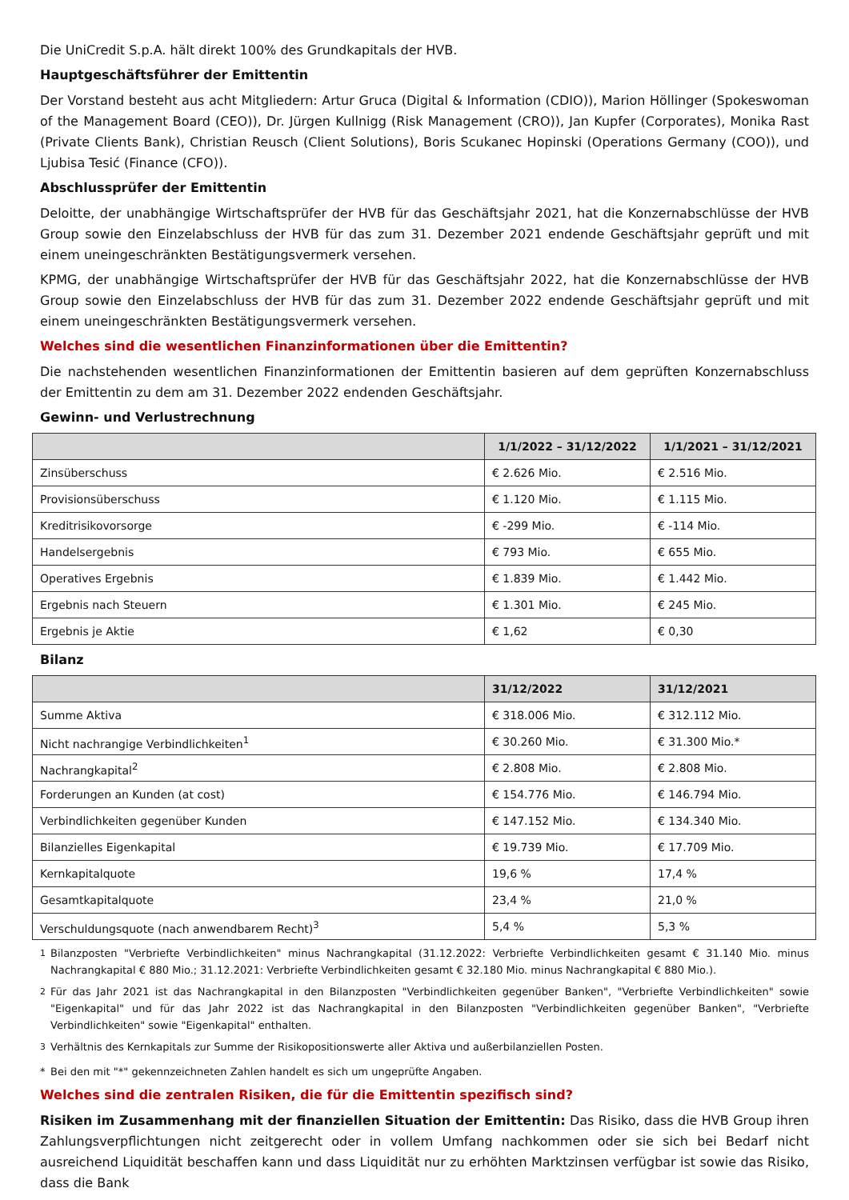Die UniCredit S.p.A. hält direkt 100% des Grundkapitals der HVB.
Hauptgeschäftsführer der Emittentin
Der Vorstand besteht aus acht Mitgliedern: Artur Gruca (Digital & Information (CDIO)), Marion Höllinger (Spokeswoman of the Management Board (CEO)), Dr. Jürgen Kullnigg (Risk Management (CRO)), Jan Kupfer (Corporates), Monika Rast (Private Clients Bank), Christian Reusch (Client Solutions), Boris Scukanec Hopinski (Operations Germany (COO)), und Ljubisa Tesić (Finance (CFO)).
Abschlussprüfer der Emittentin
Deloitte, der unabhängige Wirtschaftsprüfer der HVB für das Geschäftsjahr 2021, hat die Konzernabschlüsse der HVB Group sowie den Einzelabschluss der HVB für das zum 31. Dezember 2021 endende Geschäftsjahr geprüft und mit einem uneingeschränkten Bestätigungsvermerk versehen.
KPMG, der unabhängige Wirtschaftsprüfer der HVB für das Geschäftsjahr 2022, hat die Konzernabschlüsse der HVB Group sowie den Einzelabschluss der HVB für das zum 31. Dezember 2022 endende Geschäftsjahr geprüft und mit einem uneingeschränkten Bestätigungsvermerk versehen.
Welches sind die wesentlichen Finanzinformationen über die Emittentin?
Die nachstehenden wesentlichen Finanzinformationen der Emittentin basieren auf dem geprüften Konzernabschluss der Emittentin zu dem am 31. Dezember 2022 endenden Geschäftsjahr.
Gewinn- und Verlustrechnung
| | 1/1/2022 – 31/12/2022 | 1/1/2021 – 31/12/2021 |
| --- | --- | --- |
| Zinsüberschuss | € 2.626 Mio. | € 2.516 Mio. |
| Provisionsüberschuss | € 1.120 Mio. | € 1.115 Mio. |
| Kreditrisikovorsorge | € -299 Mio. | € -114 Mio. |
| Handelsergebnis | € 793 Mio. | € 655 Mio. |
| Operatives Ergebnis | € 1.839 Mio. | € 1.442 Mio. |
| Ergebnis nach Steuern | € 1.301 Mio. | € 245 Mio. |
| Ergebnis je Aktie | € 1,62 | € 0,30 |
Bilanz
| | 31/12/2022 | 31/12/2021 |
| --- | --- | --- |
| Summe Aktiva | € 318.006 Mio. | € 312.112 Mio. |
| Nicht nachrangige Verbindlichkeiten<sup>1</sup> | € 30.260 Mio. | € 31.300 Mio.* |
| Nachrangkapital<sup>2</sup> | € 2.808 Mio. | € 2.808 Mio. |
| Forderungen an Kunden (at cost) | € 154.776 Mio. | € 146.794 Mio. |
| Verbindlichkeiten gegenüber Kunden | € 147.152 Mio. | € 134.340 Mio. |
| Bilanzielles Eigenkapital | € 19.739 Mio. | € 17.709 Mio. |
| Kernkapitalquote | 19,6 % | 17,4 % |
| Gesamtkapitalquote | 23,4 % | 21,0 % |
| Verschuldungsquote (nach anwendbarem Recht)<sup>3</sup> | 5,4 % | 5,3 % |
<sup>1</sup> Bilanzposten "Verbriefte Verbindlichkeiten" minus Nachrangkapital (31.12.2022: Verbriefte Verbindlichkeiten gesamt € 31.140 Mio. minus Nachrangkapital € 880 Mio.; 31.12.2021: Verbriefte Verbindlichkeiten gesamt € 32.180 Mio. minus Nachrangkapital € 880 Mio.).
<sup>2</sup> Für das Jahr 2021 ist das Nachrangkapital in den Bilanzposten "Verbindlichkeiten gegenüber Banken", "Verbriefte Verbindlichkeiten" sowie "Eigenkapital" und für das Jahr 2022 ist das Nachrangkapital in den Bilanzposten "Verbindlichkeiten gegenüber Banken", "Verbriefte Verbindlichkeiten" sowie "Eigenkapital" enthalten.
<sup>3</sup> Verhältnis des Kernkapitals zur Summe der Risikopositionswerte aller Aktiva und außerbilanziellen Posten.
* Bei den mit "*" gekennzeichneten Zahlen handelt es sich um ungeprüfte Angaben.
Welches sind die zentralen Risiken, die für die Emittentin spezifisch sind?
Risiken im Zusammenhang mit der finanziellen Situation der Emittentin: Das Risiko, dass die HVB Group ihren Zahlungsverpflichtungen nicht zeitgerecht oder in vollem Umfang nachkommen oder sie sich bei Bedarf nicht ausreichend Liquidität beschaffen kann und dass Liquidität nur zu erhöhten Marktzinsen verfügbar ist sowie das Risiko, dass die Bank